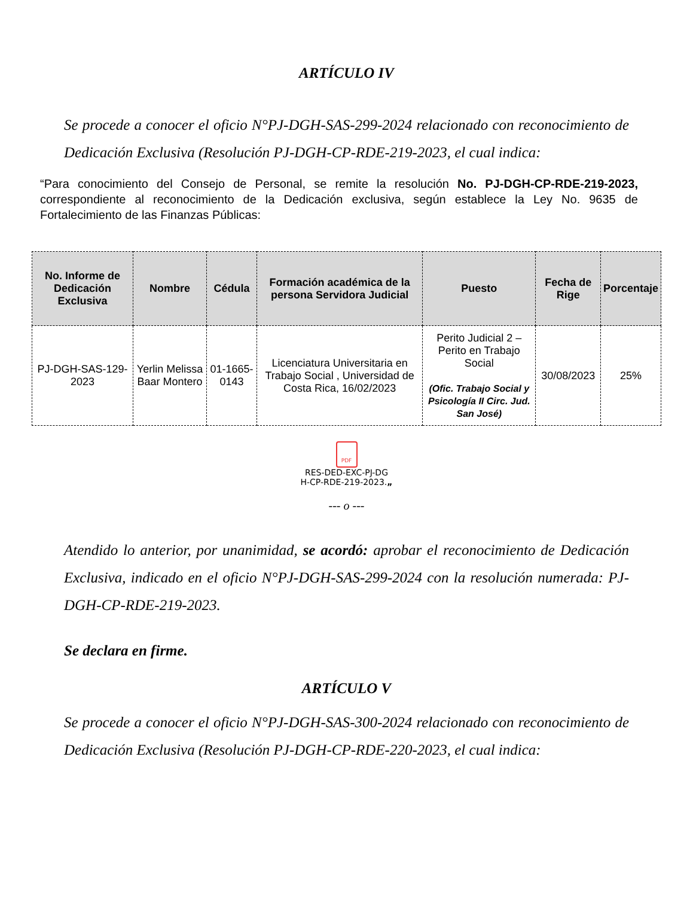ARTÍCULO IV
Se procede a conocer el oficio N°PJ-DGH-SAS-299-2024 relacionado con reconocimiento de Dedicación Exclusiva (Resolución PJ-DGH-CP-RDE-219-2023, el cual indica:
“Para conocimiento del Consejo de Personal, se remite la resolución No. PJ-DGH-CP-RDE-219-2023, correspondiente al reconocimiento de la Dedicación exclusiva, según establece la Ley No. 9635 de Fortalecimiento de las Finanzas Públicas:
| No. Informe de Dedicación Exclusiva | Nombre | Cédula | Formación académica de la persona Servidora Judicial | Puesto | Fecha de Rige | Porcentaje |
| --- | --- | --- | --- | --- | --- | --- |
| PJ-DGH-SAS-129-2023 | Yerlin Melissa Baar Montero | 01-1665-0143 | Licenciatura Universitaria en Trabajo Social , Universidad de Costa Rica, 16/02/2023 | Perito Judicial 2 – Perito en Trabajo Social (Ofic. Trabajo Social y Psicología II Circ. Jud. San José) | 30/08/2023 | 25% |
PDF
RES-DED-EXC-PJ-DG
H-CP-RDE-219-2023.„
--- o ---
Atendido lo anterior, por unanimidad, se acordó: aprobar el reconocimiento de Dedicación Exclusiva, indicado en el oficio N°PJ-DGH-SAS-299-2024 con la resolución numerada: PJ-DGH-CP-RDE-219-2023.
Se declara en firme.
ARTÍCULO V
Se procede a conocer el oficio N°PJ-DGH-SAS-300-2024 relacionado con reconocimiento de Dedicación Exclusiva (Resolución PJ-DGH-CP-RDE-220-2023, el cual indica: